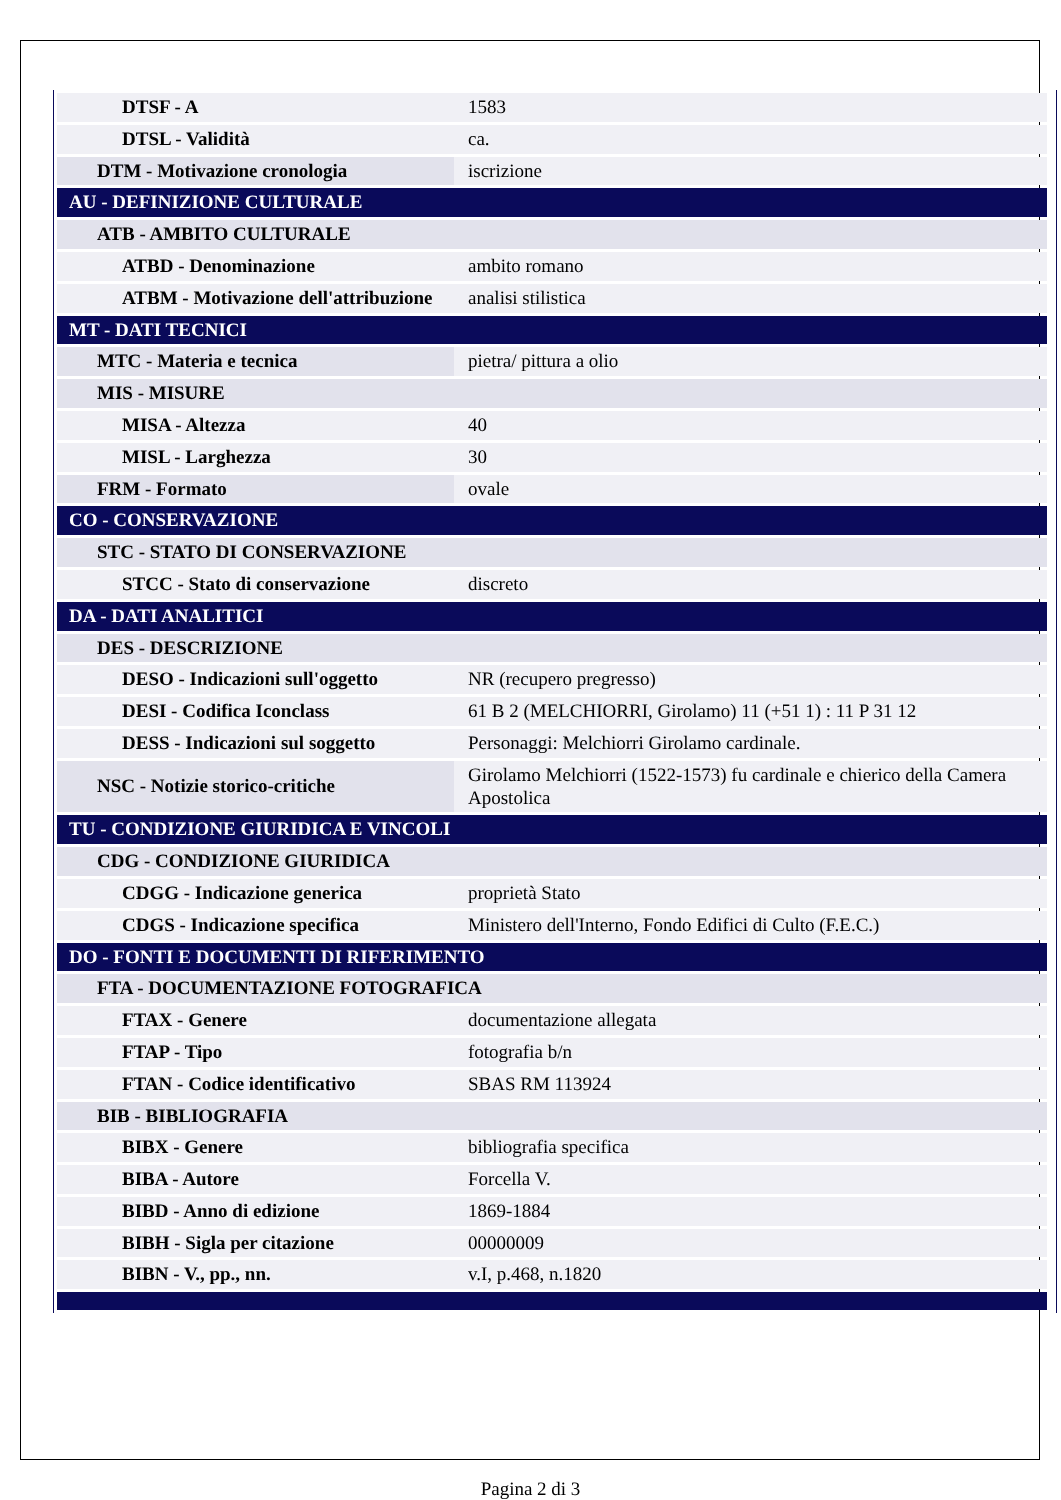| DTSF - A | 1583 |
| DTSL - Validità | ca. |
| DTM - Motivazione cronologia | iscrizione |
| AU - DEFINIZIONE CULTURALE | |
| ATB - AMBITO CULTURALE | |
| ATBD - Denominazione | ambito romano |
| ATBM - Motivazione dell'attribuzione | analisi stilistica |
| MT - DATI TECNICI | |
| MTC - Materia e tecnica | pietra/ pittura a olio |
| MIS - MISURE | |
| MISA - Altezza | 40 |
| MISL - Larghezza | 30 |
| FRM - Formato | ovale |
| CO - CONSERVAZIONE | |
| STC - STATO DI CONSERVAZIONE | |
| STCC - Stato di conservazione | discreto |
| DA - DATI ANALITICI | |
| DES - DESCRIZIONE | |
| DESO - Indicazioni sull'oggetto | NR (recupero pregresso) |
| DESI - Codifica Iconclass | 61 B 2 (MELCHIORRI, Girolamo) 11 (+51 1) : 11 P 31 12 |
| DESS - Indicazioni sul soggetto | Personaggi: Melchiorri Girolamo cardinale. |
| NSC - Notizie storico-critiche | Girolamo Melchiorri (1522-1573) fu cardinale e chierico della Camera Apostolica |
| TU - CONDIZIONE GIURIDICA E VINCOLI | |
| CDG - CONDIZIONE GIURIDICA | |
| CDGG - Indicazione generica | proprietà Stato |
| CDGS - Indicazione specifica | Ministero dell'Interno, Fondo Edifici di Culto (F.E.C.) |
| DO - FONTI E DOCUMENTI DI RIFERIMENTO | |
| FTA - DOCUMENTAZIONE FOTOGRAFICA | |
| FTAX - Genere | documentazione allegata |
| FTAP - Tipo | fotografia b/n |
| FTAN - Codice identificativo | SBAS RM 113924 |
| BIB - BIBLIOGRAFIA | |
| BIBX - Genere | bibliografia specifica |
| BIBA - Autore | Forcella V. |
| BIBD - Anno di edizione | 1869-1884 |
| BIBH - Sigla per citazione | 00000009 |
| BIBN - V., pp., nn. | v.I, p.468, n.1820 |
Pagina 2 di 3